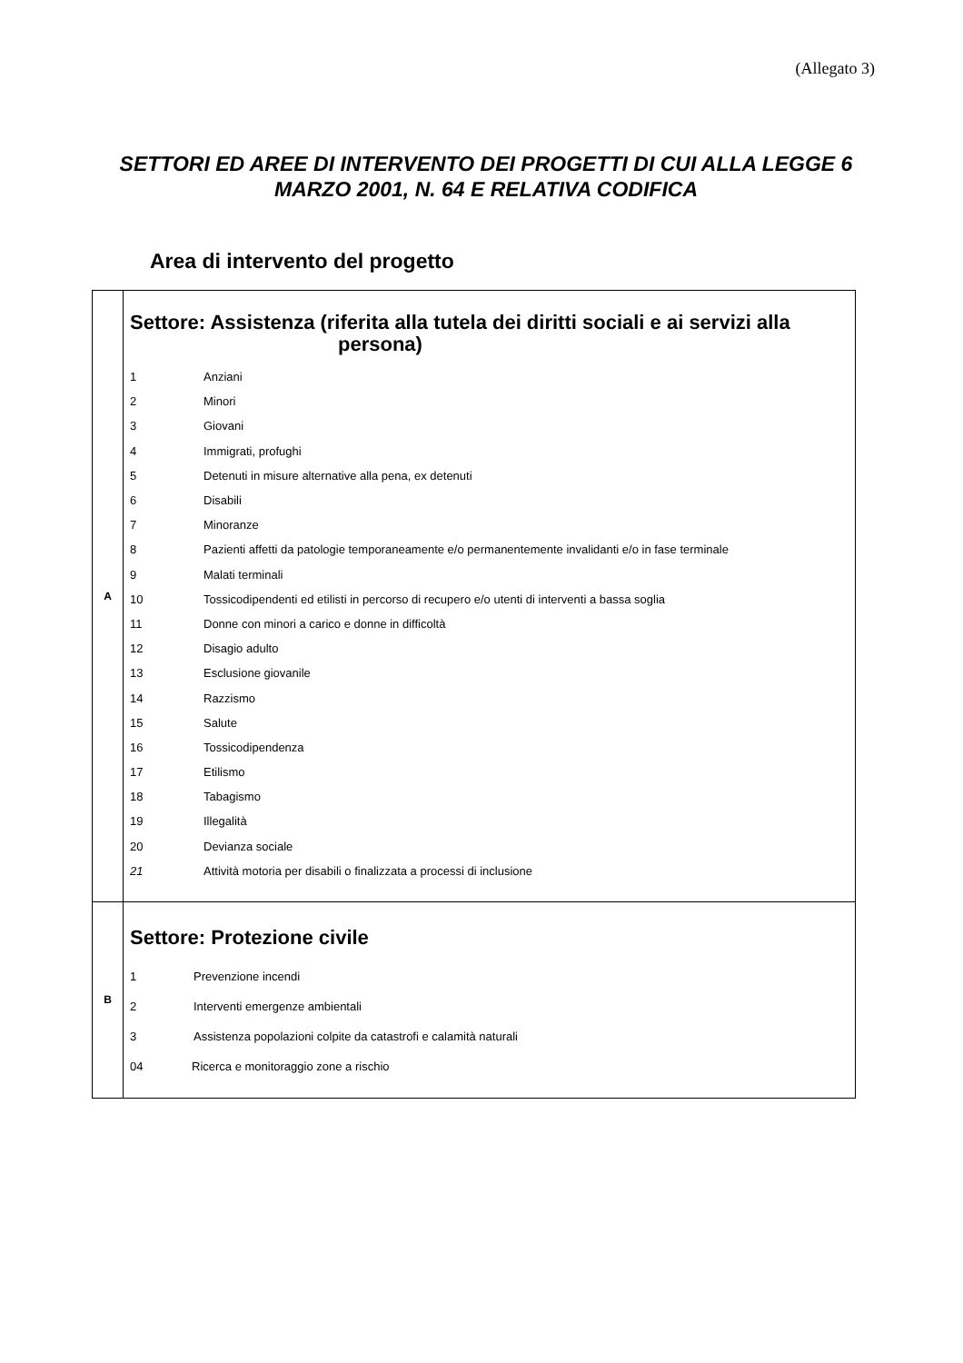(Allegato 3)
SETTORI ED AREE DI INTERVENTO DEI PROGETTI DI CUI ALLA LEGGE 6 MARZO 2001, N. 64 E RELATIVA CODIFICA
Area di intervento del progetto
| A | Settore: Assistenza (riferita alla tutela dei diritti sociali e ai servizi alla persona) 1 Anziani 2 Minori 3 Giovani 4 Immigrati, profughi 5 Detenuti in misure alternative alla pena, ex detenuti 6 Disabili 7 Minoranze 8 Pazienti affetti da patologie temporaneamente e/o permanentemente invalidanti e/o in fase terminale 9 Malati terminali 10 Tossicodipendenti ed etilisti in percorso di recupero e/o utenti di interventi a bassa soglia 11 Donne con minori a carico e donne in difficoltà 12 Disagio adulto 13 Esclusione giovanile 14 Razzismo 15 Salute 16 Tossicodipendenza 17 Etilismo 18 Tabagismo 19 Illegalità 20 Devianza sociale 21 Attività motoria per disabili o finalizzata a processi di inclusione |
| B | Settore: Protezione civile 1 Prevenzione incendi 2 Interventi emergenze ambientali 3 Assistenza popolazioni colpite da catastrofi e calamità naturali 04 Ricerca e monitoraggio zone a rischio |